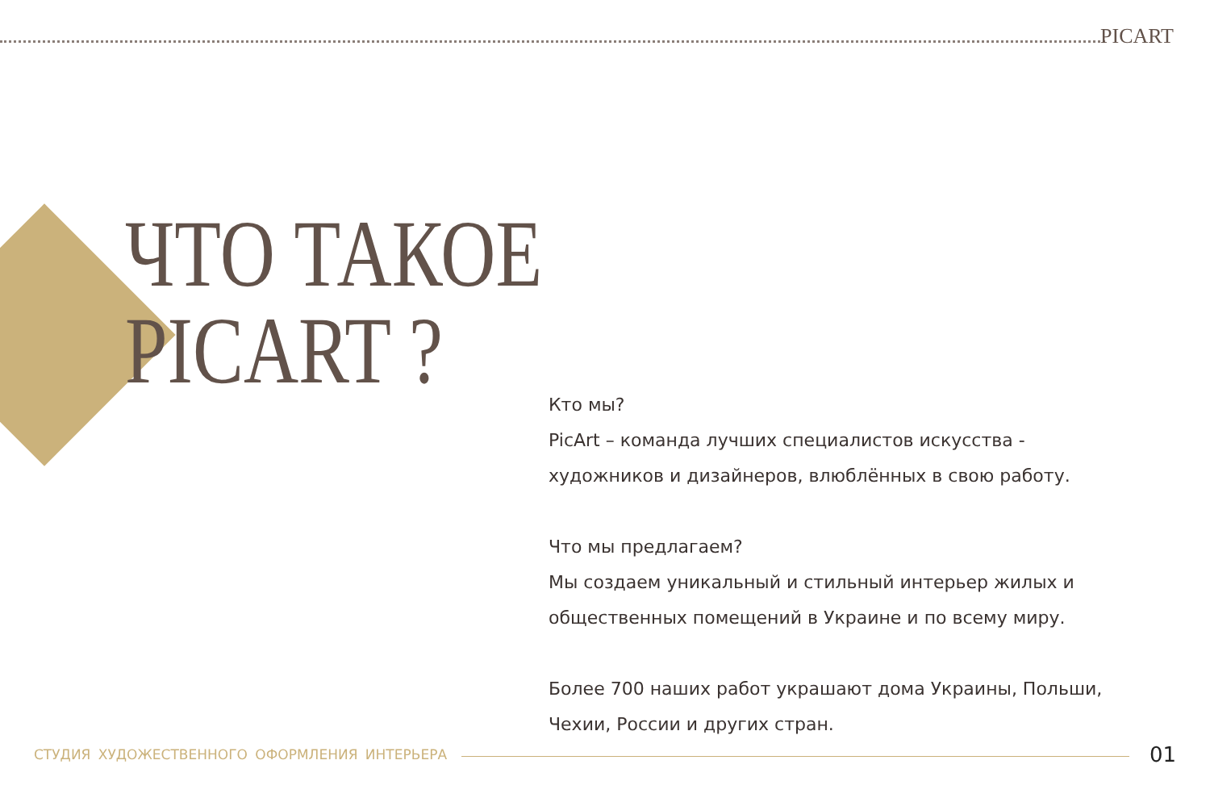PICART
ЧТО ТАКОЕ
PICART ?
Кто мы?
PicArt – команда лучших специалистов искусства - художников и дизайнеров, влюблённых в свою работу.
Что мы предлагаем?
Мы создаем уникальный и стильный интерьер жилых и общественных помещений в Украине и по всему миру.
Более 700 наших работ украшают дома Украины, Польши, Чехии, России и других стран.
СТУДИЯ ХУДОЖЕСТВЕННОГО ОФОРМЛЕНИЯ ИНТЕРЬЕРА
01